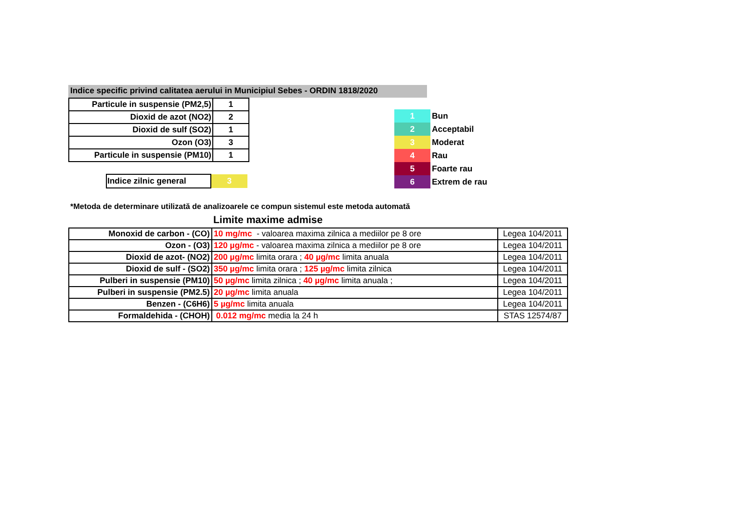Indice specific privind calitatea aerului in Municipiul Sebes - ORDIN 1818/2020
| Particule in suspensie (PM2,5) | 1 |
| Dioxid de azot (NO2) | 2 |
| Dioxid de sulf (SO2) | 1 |
| Ozon (O3) | 3 |
| Particule in suspensie (PM10) | 1 |
| Indice zilnic general | 3 |
| 1 | Bun |
| 2 | Acceptabil |
| 3 | Moderat |
| 4 | Rau |
| 5 | Foarte rau |
| 6 | Extrem de rau |
*Metoda de determinare utilizată de analizoarele ce compun sistemul este metoda automată
Limite maxime admise
| Monoxid de carbon - (CO) | 10 mg/mc - valoarea maxima zilnica a mediilor pe 8 ore | Legea 104/2011 |
| Ozon - (O3) | 120 µg/mc - valoarea maxima zilnica a mediilor pe 8 ore | Legea 104/2011 |
| Dioxid de azot- (NO2) | 200 µg/mc limita orara ; 40 µg/mc limita anuala | Legea 104/2011 |
| Dioxid de sulf - (SO2) | 350 µg/mc limita orara ; 125 µg/mc limita zilnica | Legea 104/2011 |
| Pulberi in suspensie (PM10) | 50 µg/mc limita zilnica ; 40 µg/mc limita anuala ; | Legea 104/2011 |
| Pulberi in suspensie (PM2.5) | 20 µg/mc limita anuala | Legea 104/2011 |
| Benzen - (C6H6) | 5 µg/mc limita anuala | Legea 104/2011 |
| Formaldehida - (CHOH) | 0.012 mg/mc media la 24 h | STAS 12574/87 |